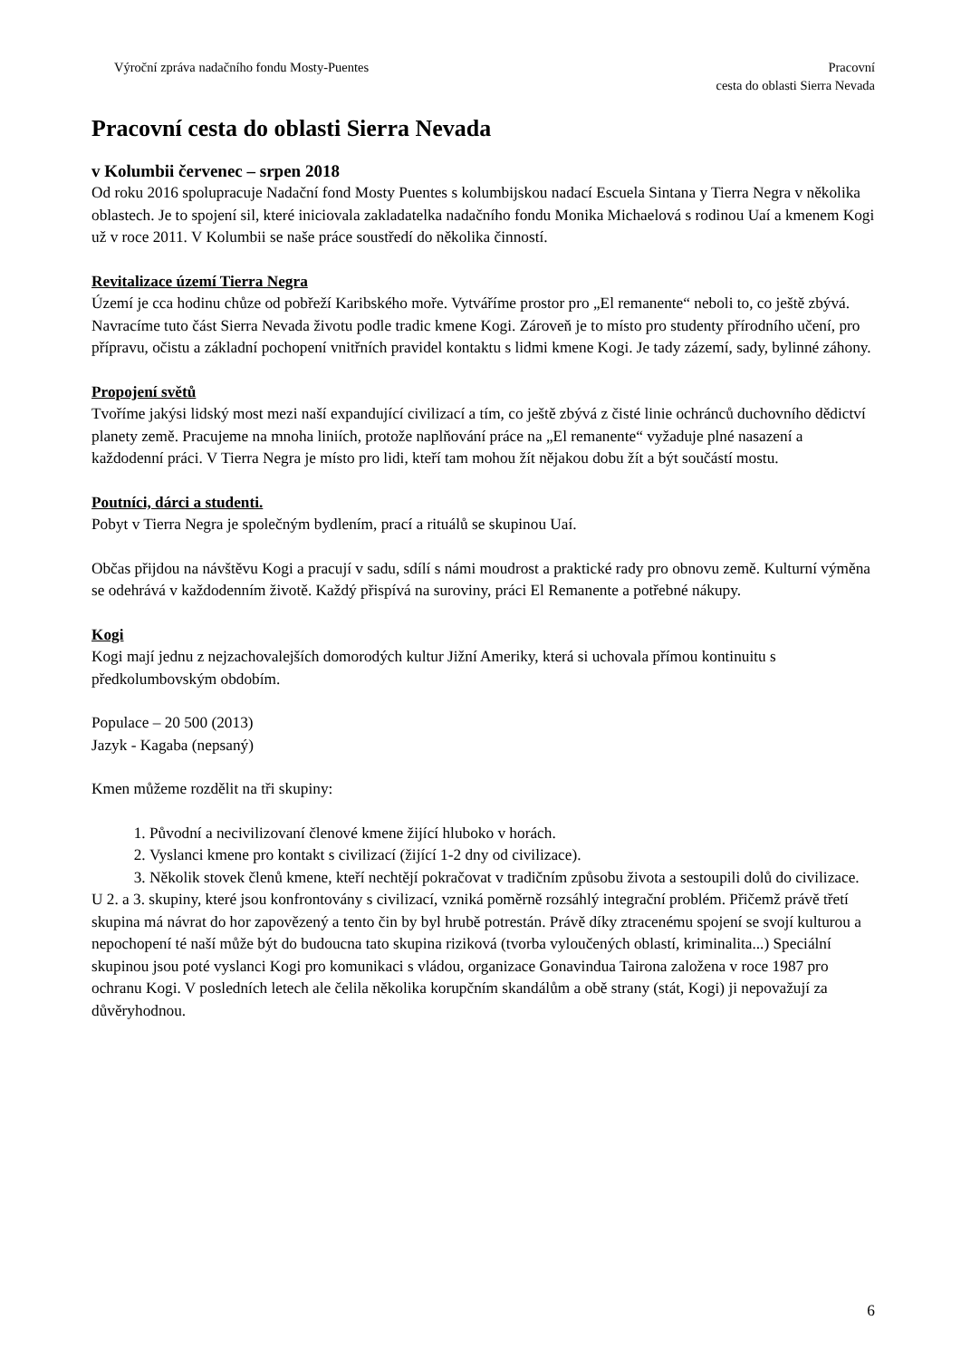Výroční zpráva nadačního fondu Mosty-Puentes Pracovní
cesta do oblasti Sierra Nevada
Pracovní cesta do oblasti Sierra Nevada
v Kolumbii červenec – srpen 2018
Od roku 2016 spolupracuje Nadační fond Mosty Puentes s kolumbijskou nadací Escuela Sintana y Tierra Negra v několika oblastech. Je to spojení sil, které iniciovala zakladatelka nadačního fondu Monika Michaelová s rodinou Uaí a kmenem Kogi už v roce 2011. V Kolumbii se naše práce soustředí do několika činností.
Revitalizace území Tierra Negra
Území je cca hodinu chůze od pobřeží Karibského moře. Vytváříme prostor pro „El remanente“ neboli to, co ještě zbývá. Navracíme tuto část Sierra Nevada životu podle tradic kmene Kogi. Zároveň je to místo pro studenty přírodního učení, pro přípravu, očistu a základní pochopení vnitřních pravidel kontaktu s lidmi kmene Kogi. Je tady zázemí, sady, bylinné záhony.
Propojení světů
Tvoříme jakýsi lidský most mezi naší expandující civilizací a tím, co ještě zbývá z čisté linie ochránců duchovního dědictví planety země. Pracujeme na mnoha liniích, protože naplňování práce na „El remanente“ vyžaduje plné nasazení a každodenní práci. V Tierra Negra je místo pro lidi, kteří tam mohou žít nějakou dobu žít a být součástí mostu.
Poutníci, dárci a studenti.
Pobyt v Tierra Negra je společným bydlením, prací a rituálů se skupinou Uaí.
Občas přijdou na návštěvu Kogi a pracují v sadu, sdílí s námi moudrost a praktické rady pro obnovu země. Kulturní výměna se odehrává v každodenním životě. Každý přispívá na suroviny, práci El Remanente a potřebné nákupy.
Kogi
Kogi mají jednu z nejzachovalejších domorodých kultur Jižní Ameriky, která si uchovala přímou kontinuitu s předkolumbovským obdobím.
Populace – 20 500 (2013)
Jazyk - Kagaba (nepsaný)
Kmen můžeme rozdělit na tři skupiny:
1. Původní a necivilizovaní členové kmene žijící hluboko v horách.
2. Vyslanci kmene pro kontakt s civilizací (žijící 1-2 dny od civilizace).
3. Několik stovek členů kmene, kteří nechtějí pokračovat v tradičním způsobu života a sestoupili dolů do civilizace.
U 2. a 3. skupiny, které jsou konfrontovány s civilizací, vzniká poměrně rozsáhlý integrační problém. Přičemž právě třetí skupina má návrat do hor zapovězený a tento čin by byl hrubě potrestán. Právě díky ztracenému spojení se svojí kulturou a nepochopení té naší může být do budoucna tato skupina riziková (tvorba vyloučených oblastí, kriminalita...) Speciální skupinou jsou poté vyslanci Kogi pro komunikaci s vládou, organizace Gonavindua Tairona založena v roce 1987 pro ochranu Kogi. V posledních letech ale čelila několika korupčním skandálům a obě strany (stát, Kogi) ji nepovažují za důvěryhodnou.
6